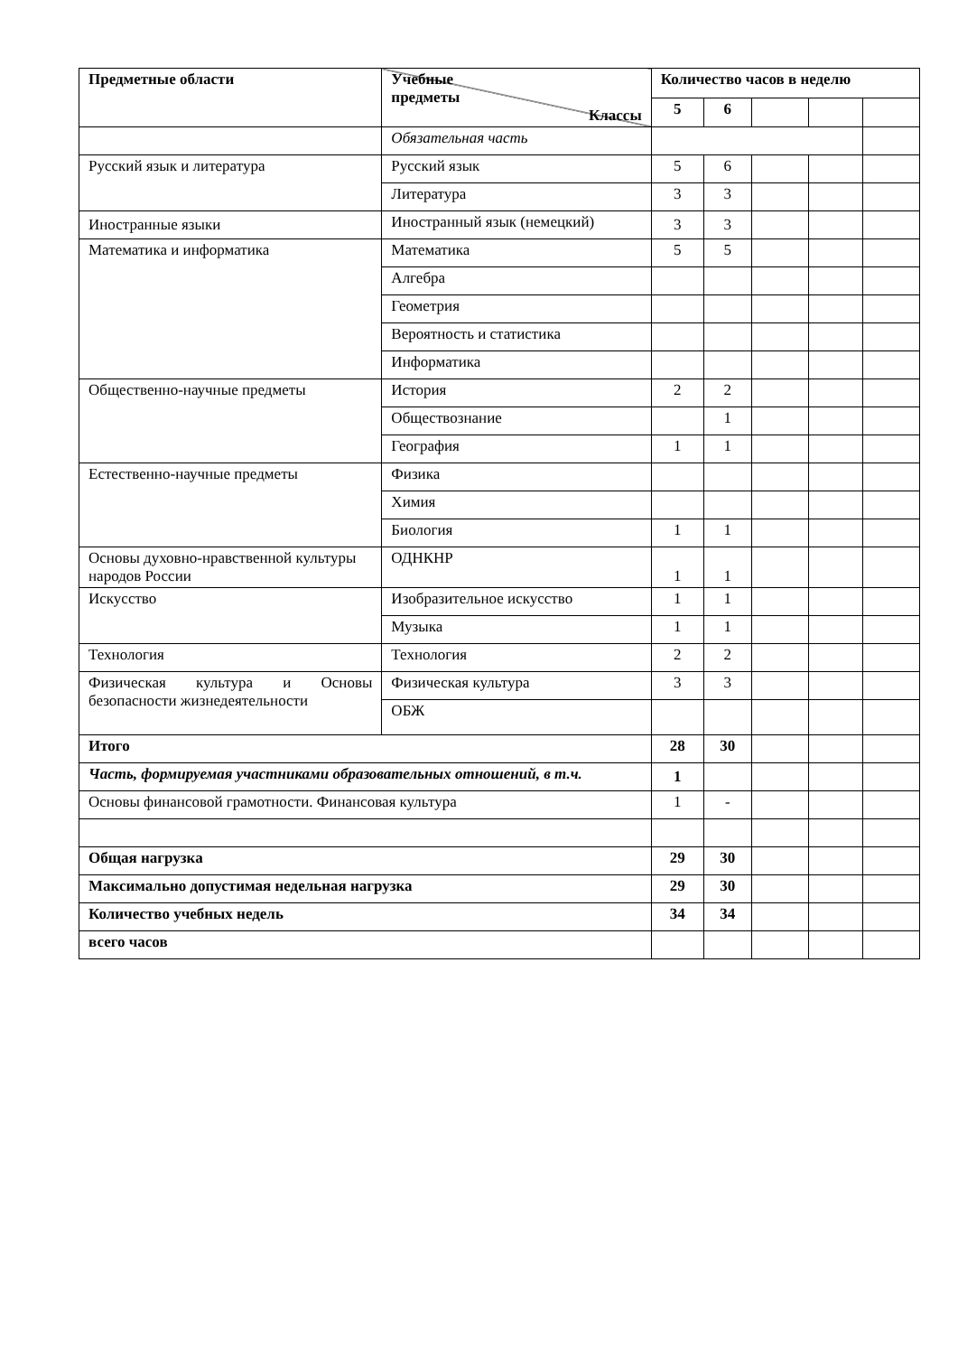| Предметные области | Учебные предметы Классы | Количество часов в неделю | | | | |
| --- | --- | --- | --- | --- | --- | --- |
| | | 5 | 6 | | | |
| | Обязательная часть | | | | | |
| Русский язык и литература | Русский язык | 5 | 6 | | | |
| | Литература | 3 | 3 | | | |
| Иностранные языки | Иностранный язык (немецкий) | 3 | 3 | | | |
| Математика и информатика | Математика | 5 | 5 | | | |
| | Алгебра | | | | | |
| | Геометрия | | | | | |
| | Вероятность и статистика | | | | | |
| | Информатика | | | | | |
| Общественно-научные предметы | История | 2 | 2 | | | |
| | Обществознание | | 1 | | | |
| | География | 1 | 1 | | | |
| Естественно-научные предметы | Физика | | | | | |
| | Химия | | | | | |
| | Биология | 1 | 1 | | | |
| Основы духовно-нравственной культуры народов России | ОДНКНР | 1 | 1 | | | |
| Искусство | Изобразительное искусство | 1 | 1 | | | |
| | Музыка | 1 | 1 | | | |
| Технология | Технология | 2 | 2 | | | |
| Физическая культура и Основы безопасности жизнедеятельности | Физическая культура | 3 | 3 | | | |
| | ОБЖ | | | | | |
| Итого | | 28 | 30 | | | |
| Часть, формируемая участниками образовательных отношений, в т.ч. | | 1 | | | | |
| Основы финансовой грамотности. Финансовая культура | | 1 | - | | | |
| Общая нагрузка | | 29 | 30 | | | |
| Максимально допустимая недельная нагрузка | | 29 | 30 | | | |
| Количество учебных недель | | 34 | 34 | | | |
| всего часов | | | | | | |